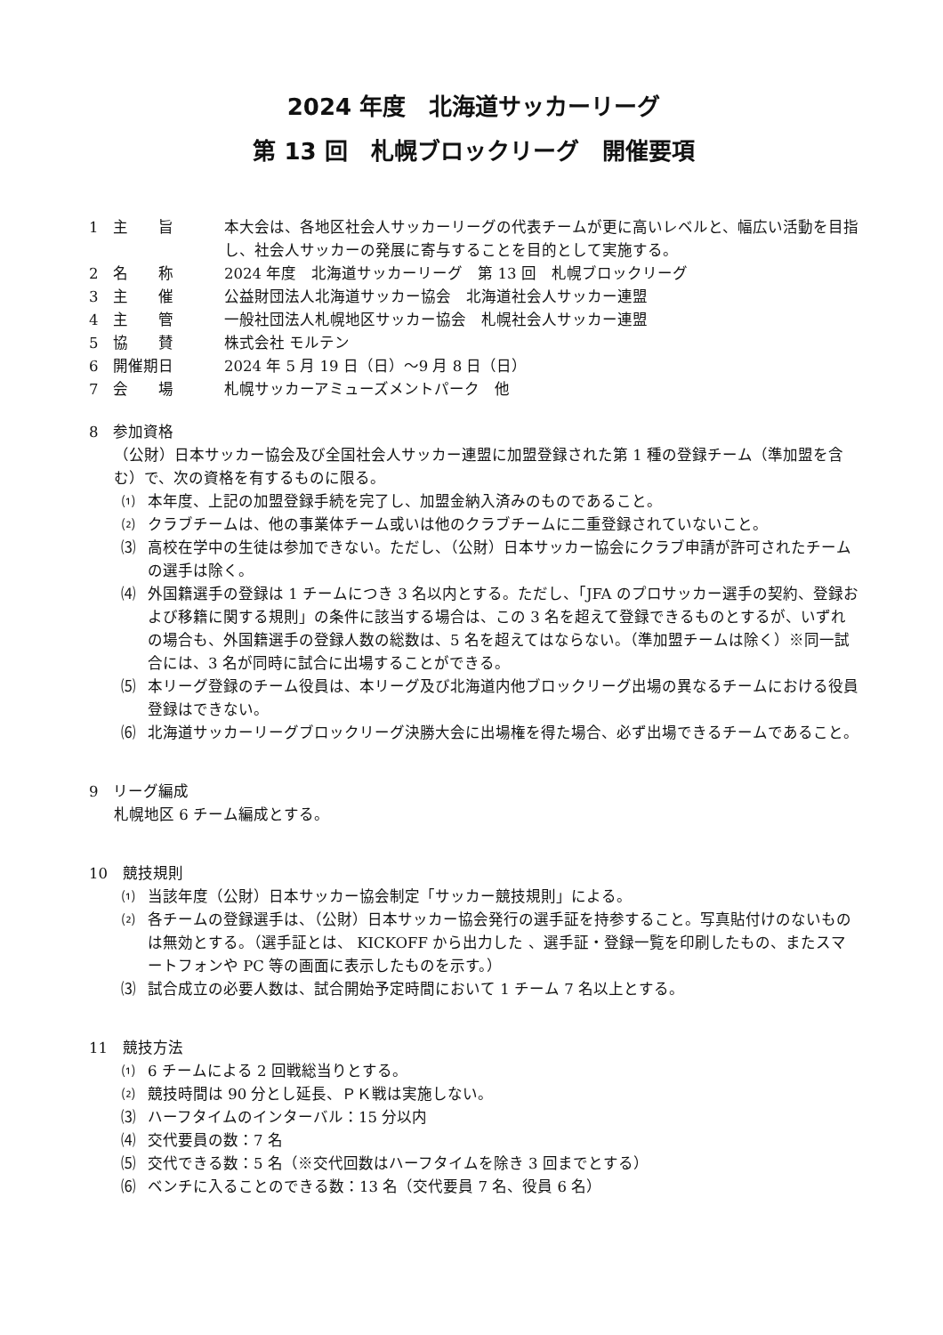2024 年度　北海道サッカーリーグ
第 13 回　札幌ブロックリーグ　開催要項
1　主　　旨 本大会は、各地区社会人サッカーリーグの代表チームが更に高いレベルと、幅広い活動を目指し、社会人サッカーの発展に寄与することを目的として実施する。
2　名　　称 2024 年度　北海道サッカーリーグ　第 13 回　札幌ブロックリーグ
3　主　　催 公益財団法人北海道サッカー協会　北海道社会人サッカー連盟
4　主　　管 一般社団法人札幌地区サッカー協会　札幌社会人サッカー連盟
5　協　　賛 株式会社 モルテン
6　開催期日 2024 年 5 月 19 日（日）～9 月 8 日（日）
7　会　　場 札幌サッカーアミューズメントパーク　他
8　参加資格
（公財）日本サッカー協会及び全国社会人サッカー連盟に加盟登録された第 1 種の登録チーム（準加盟を含む）で、次の資格を有するものに限る。
⑴ 本年度、上記の加盟登録手続を完了し、加盟金納入済みのものであること。
⑵ クラブチームは、他の事業体チーム或いは他のクラブチームに二重登録されていないこと。
⑶ 高校在学中の生徒は参加できない。ただし、（公財）日本サッカー協会にクラブ申請が許可されたチームの選手は除く。
⑷ 外国籍選手の登録は 1 チームにつき 3 名以内とする。ただし、「JFA のプロサッカー選手の契約、登録および移籍に関する規則」の条件に該当する場合は、この 3 名を超えて登録できるものとするが、いずれの場合も、外国籍選手の登録人数の総数は、5 名を超えてはならない。（準加盟チームは除く）※同一試合には、3 名が同時に試合に出場することができる。
⑸ 本リーグ登録のチーム役員は、本リーグ及び北海道内他ブロックリーグ出場の異なるチームにおける役員登録はできない。
⑹ 北海道サッカーリーグブロックリーグ決勝大会に出場権を得た場合、必ず出場できるチームであること。
9　リーグ編成
札幌地区 6 チーム編成とする。
10　競技規則
⑴ 当該年度（公財）日本サッカー協会制定「サッカー競技規則」による。
⑵ 各チームの登録選手は、（公財）日本サッカー協会発行の選手証を持参すること。写真貼付けのないものは無効とする。（選手証とは、 KICKOFF から出力した 、選手証・登録一覧を印刷したもの、またスマートフォンや PC 等の画面に表示したものを示す。）
⑶ 試合成立の必要人数は、試合開始予定時間において 1 チーム 7 名以上とする。
11　競技方法
⑴ 6 チームによる 2 回戦総当りとする。
⑵ 競技時間は 90 分とし延長、ＰＫ戦は実施しない。
⑶ ハーフタイムのインターバル：15 分以内
⑷ 交代要員の数：7 名
⑸ 交代できる数：5 名（※交代回数はハーフタイムを除き 3 回までとする）
⑹ ベンチに入ることのできる数：13 名（交代要員 7 名、役員 6 名）